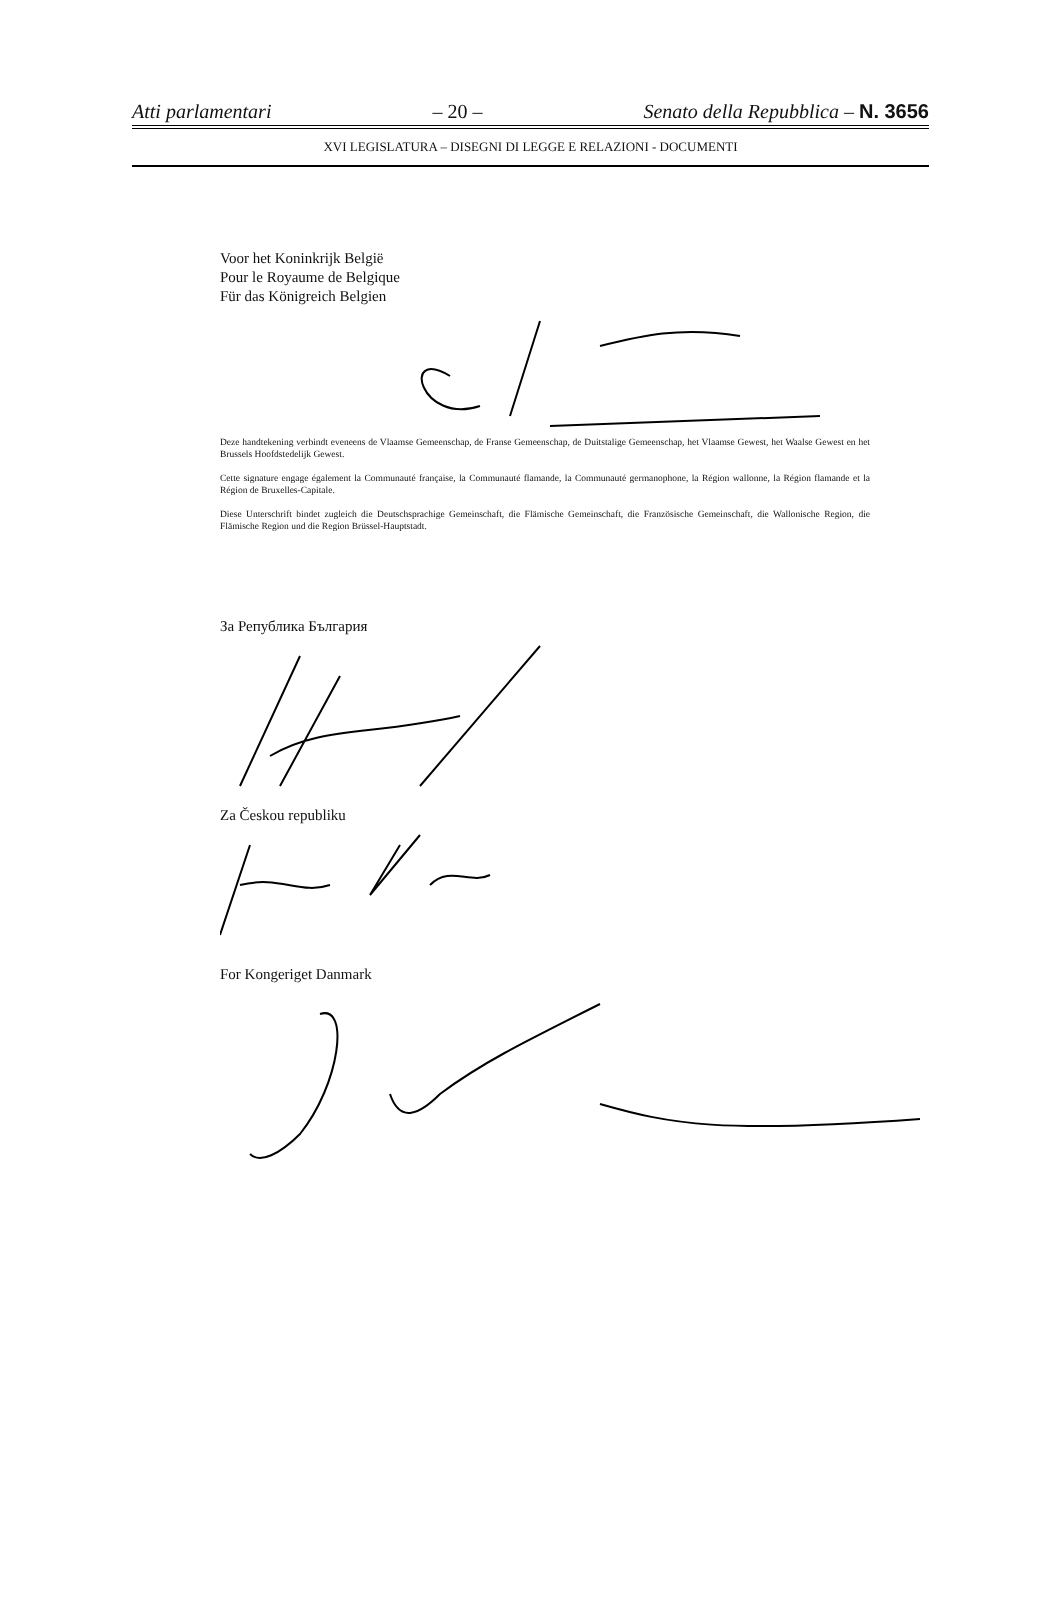Atti parlamentari – 20 – Senato della Repubblica – N. 3656
XVI LEGISLATURA – DISEGNI DI LEGGE E RELAZIONI - DOCUMENTI
Voor het Koninkrijk België
Pour le Royaume de Belgique
Für das Königreich Belgien
Deze handtekening verbindt eveneens de Vlaamse Gemeenschap, de Franse Gemeenschap, de Duitstalige Gemeenschap, het Vlaamse Gewest, het Waalse Gewest en het Brussels Hoofdstedelijk Gewest.
Cette signature engage également la Communauté française, la Communauté flamande, la Communauté germanophone, la Région wallonne, la Région flamande et la Région de Bruxelles-Capitale.
Diese Unterschrift bindet zugleich die Deutschsprachige Gemeinschaft, die Flämische Gemeinschaft, die Französische Gemeinschaft, die Wallonische Region, die Flämische Region und die Region Brüssel-Hauptstadt.
За Република България
Za Českou republiku
For Kongeriget Danmark